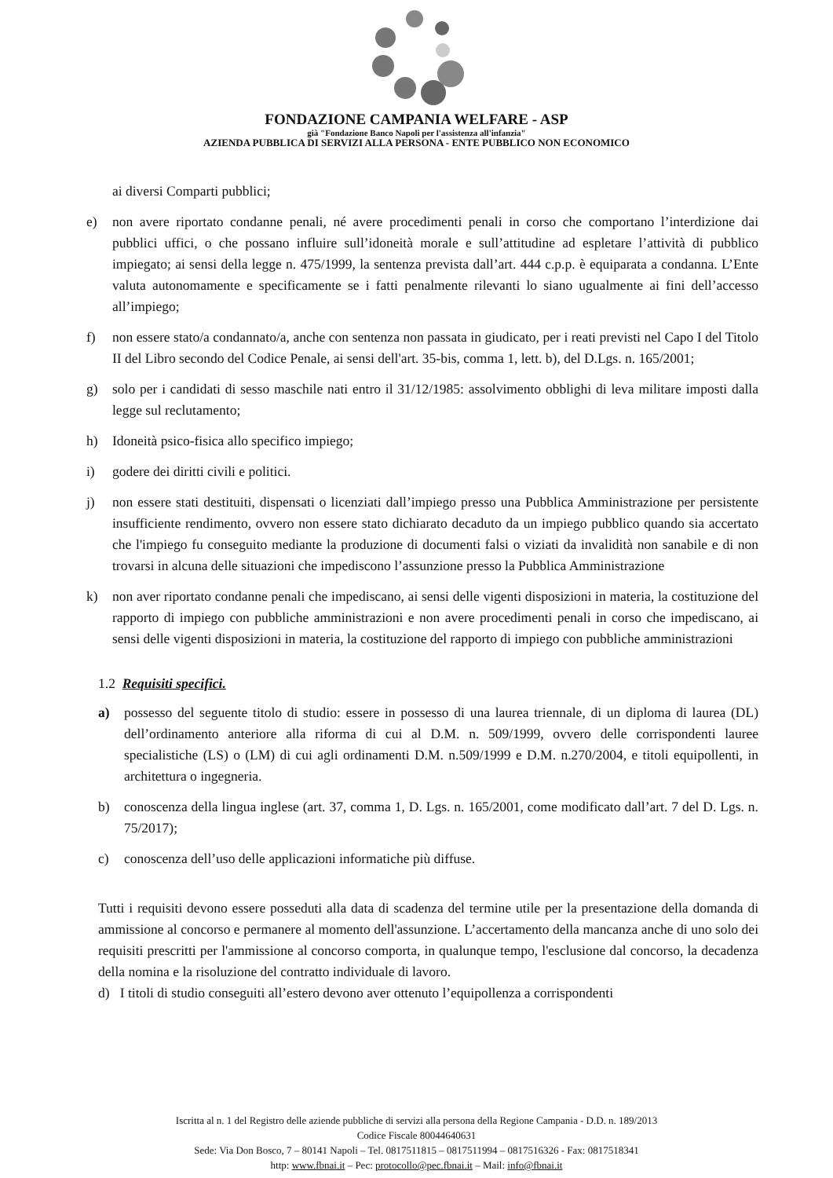FONDAZIONE CAMPANIA WELFARE - ASP
già "Fondazione Banco Napoli per l'assistenza all'infanzia"
AZIENDA PUBBLICA DI SERVIZI ALLA PERSONA - ENTE PUBBLICO NON ECONOMICO
ai diversi Comparti pubblici;
e) non avere riportato condanne penali, né avere procedimenti penali in corso che comportano l’interdizione dai pubblici uffici, o che possano influire sull’idoneità morale e sull’attitudine ad espletare l’attività di pubblico impiegato; ai sensi della legge n. 475/1999, la sentenza prevista dall’art. 444 c.p.p. è equiparata a condanna. L’Ente valuta autonomamente e specificamente se i fatti penalmente rilevanti lo siano ugualmente ai fini dell’accesso all’impiego;
f) non essere stato/a condannato/a, anche con sentenza non passata in giudicato, per i reati previsti nel Capo I del Titolo II del Libro secondo del Codice Penale, ai sensi dell'art. 35-bis, comma 1, lett. b), del D.Lgs. n. 165/2001;
g) solo per i candidati di sesso maschile nati entro il 31/12/1985: assolvimento obblighi di leva militare imposti dalla legge sul reclutamento;
h) Idoneità psico-fisica allo specifico impiego;
i) godere dei diritti civili e politici.
j) non essere stati destituiti, dispensati o licenziati dall’impiego presso una Pubblica Amministrazione per persistente insufficiente rendimento, ovvero non essere stato dichiarato decaduto da un impiego pubblico quando sia accertato che l'impiego fu conseguito mediante la produzione di documenti falsi o viziati da invalidità non sanabile e di non trovarsi in alcuna delle situazioni che impediscono l’assunzione presso la Pubblica Amministrazione
k) non aver riportato condanne penali che impediscano, ai sensi delle vigenti disposizioni in materia, la costituzione del rapporto di impiego con pubbliche amministrazioni e non avere procedimenti penali in corso che impediscano, ai sensi delle vigenti disposizioni in materia, la costituzione del rapporto di impiego con pubbliche amministrazioni
1.2 Requisiti specifici.
a) possesso del seguente titolo di studio: essere in possesso di una laurea triennale, di un diploma di laurea (DL) dell’ordinamento anteriore alla riforma di cui al D.M. n. 509/1999, ovvero delle corrispondenti lauree specialistiche (LS) o (LM) di cui agli ordinamenti D.M. n.509/1999 e D.M. n.270/2004, e titoli equipollenti, in architettura o ingegneria.
b) conoscenza della lingua inglese (art. 37, comma 1, D. Lgs. n. 165/2001, come modificato dall’art. 7 del D. Lgs. n. 75/2017);
c) conoscenza dell’uso delle applicazioni informatiche più diffuse.
Tutti i requisiti devono essere posseduti alla data di scadenza del termine utile per la presentazione della domanda di ammissione al concorso e permanere al momento dell'assunzione. L’accertamento della mancanza anche di uno solo dei requisiti prescritti per l'ammissione al concorso comporta, in qualunque tempo, l'esclusione dal concorso, la decadenza della nomina e la risoluzione del contratto individuale di lavoro.
d) I titoli di studio conseguiti all’estero devono aver ottenuto l’equipollenza a corrispondenti
Iscritta al n. 1 del Registro delle aziende pubbliche di servizi alla persona della Regione Campania - D.D. n. 189/2013
Codice Fiscale 80044640631
Sede: Via Don Bosco, 7 – 80141 Napoli – Tel. 0817511815 – 0817511994 – 0817516326 - Fax: 0817518341
http: www.fbnai.it – Pec: protocollo@pec.fbnai.it – Mail: info@fbnai.it